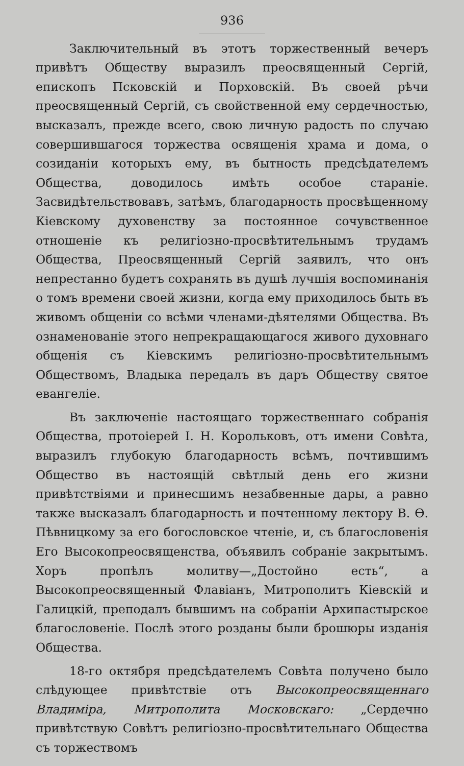936
Заключительный въ этотъ торжественный вечеръ привѣтъ Обществу выразилъ преосвященный Сергій, епископъ Псковскій и Порховскій. Въ своей рѣчи преосвященный Сергій, съ свойственной ему сердечностью, высказалъ, прежде всего, свою личную радость по случаю совершившагося торжества освященія храма и дома, о созиданіи которыхъ ему, въ бытность предсѣдателемъ Общества, доводилось имѣть особое стараніе. Засвидѣтельствовавъ, затѣмъ, благодарность просвѣщенному Кіевскому духовенству за постоянное сочувственное отношеніе къ религіозно-просвѣтительнымъ трудамъ Общества, Преосвященный Сергій заявилъ, что онъ непрестанно будетъ сохранять въ душѣ лучшія воспоминанія о томъ времени своей жизни, когда ему приходилось быть въ живомъ общеніи со всѣми членами-дѣятелями Общества. Въ ознаменованіе этого непрекращающагося живого духовнаго общенія съ Кіевскимъ религіозно-просвѣтительнымъ Обществомъ, Владыка передалъ въ даръ Обществу святое евангеліе.
Въ заключеніе настоящаго торжественнаго собранія Общества, протоіерей І. Н. Корольковъ, отъ имени Совѣта, выразилъ глубокую благодарность всѣмъ, почтившимъ Общество въ настоящій свѣтлый день его жизни привѣтствіями и принесшимъ незабвенные дары, а равно также высказалъ благодарность и почтенному лектору В. Ѳ. Пѣвницкому за его богословское чтеніе, и, съ благословенія Его Высокопреосвященства, объявилъ собраніе закрытымъ. Хоръ пропѣлъ молитву—„Достойно есть“, а Высокопреосвященный Флавіанъ, Митрополитъ Кіевскій и Галицкій, преподалъ бывшимъ на собраніи Архипастырское благословеніе. Послѣ этого розданы были брошюры изданія Общества.
18-го октября предсѣдателемъ Совѣта получено было слѣдующее привѣтствіе отъ Высокопреосвященнаго Владиміра, Митрополита Московскаго: „Сердечно привѣтствую Совѣтъ религіозно-просвѣтительнаго Общества съ торжествомъ